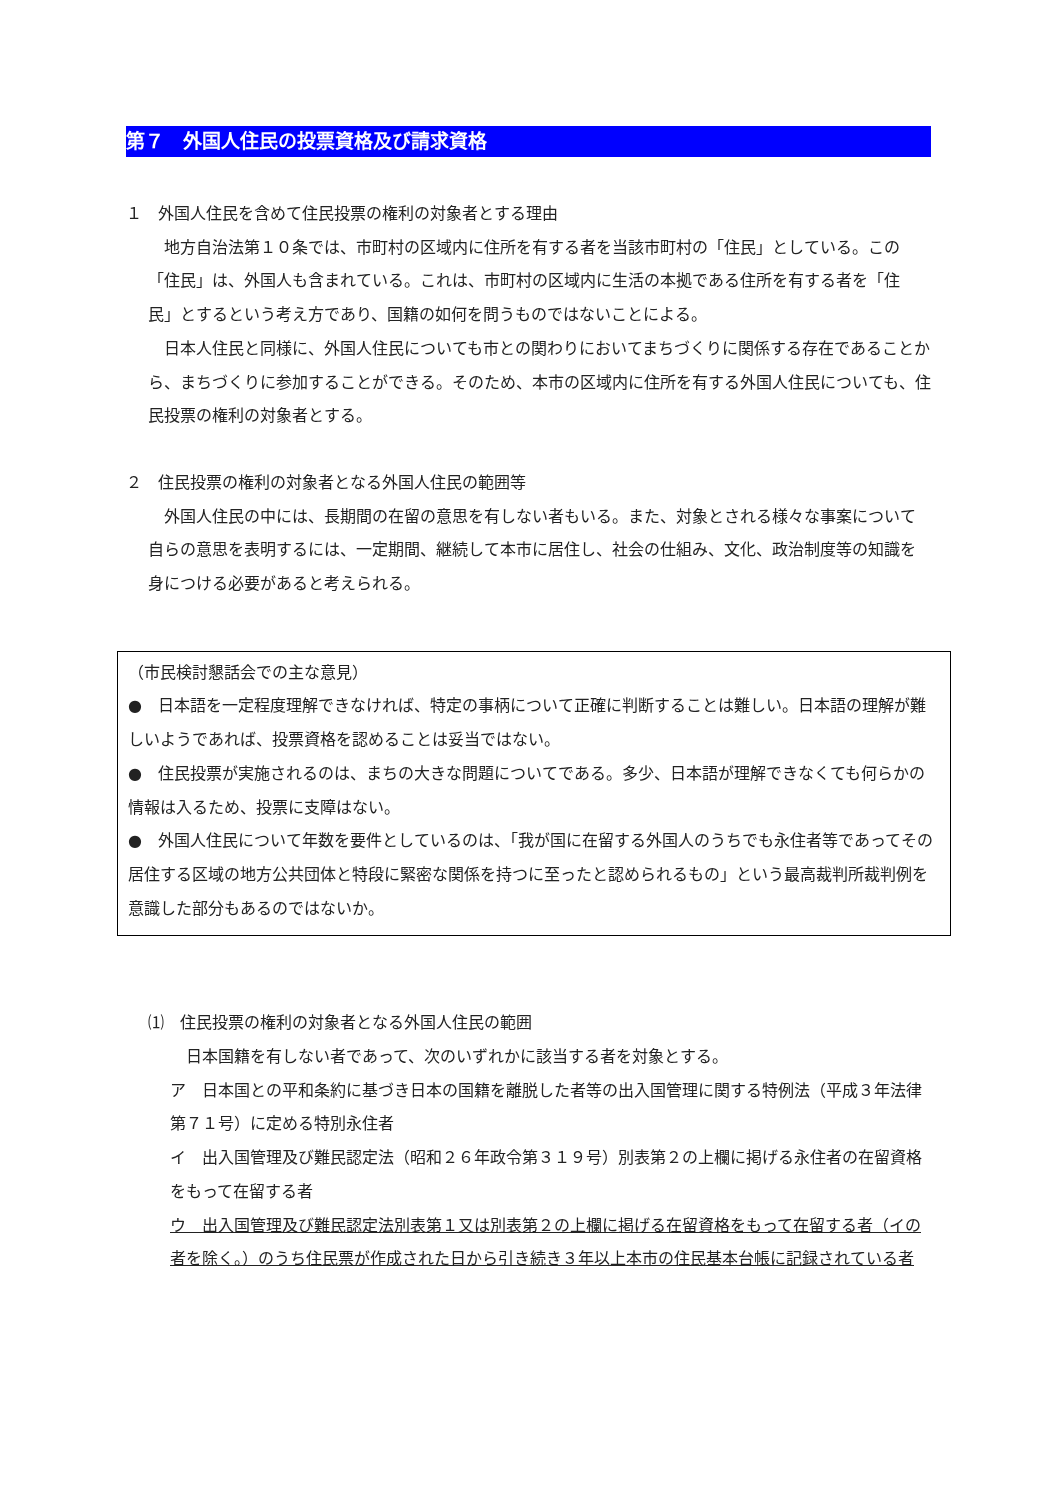第７　外国人住民の投票資格及び請求資格
１　外国人住民を含めて住民投票の権利の対象者とする理由
　地方自治法第１０条では、市町村の区域内に住所を有する者を当該市町村の「住民」としている。この「住民」は、外国人も含まれている。これは、市町村の区域内に生活の本拠である住所を有する者を「住民」とするという考え方であり、国籍の如何を問うものではないことによる。
　日本人住民と同様に、外国人住民についても市との関わりにおいてまちづくりに関係する存在であることから、まちづくりに参加することができる。そのため、本市の区域内に住所を有する外国人住民についても、住民投票の権利の対象者とする。
２　住民投票の権利の対象者となる外国人住民の範囲等
　外国人住民の中には、長期間の在留の意思を有しない者もいる。また、対象とされる様々な事案について自らの意思を表明するには、一定期間、継続して本市に居住し、社会の仕組み、文化、政治制度等の知識を身につける必要があると考えられる。
（市民検討懇話会での主な意見）
●　日本語を一定程度理解できなければ、特定の事柄について正確に判断することは難しい。日本語の理解が難しいようであれば、投票資格を認めることは妥当ではない。
●　住民投票が実施されるのは、まちの大きな問題についてである。多少、日本語が理解できなくても何らかの情報は入るため、投票に支障はない。
●　外国人住民について年数を要件としているのは、「我が国に在留する外国人のうちでも永住者等であってその居住する区域の地方公共団体と特段に緊密な関係を持つに至ったと認められるもの」という最高裁判所裁判例を意識した部分もあるのではないか。
⑴　住民投票の権利の対象者となる外国人住民の範囲
日本国籍を有しない者であって、次のいずれかに該当する者を対象とする。
ア　日本国との平和条約に基づき日本の国籍を離脱した者等の出入国管理に関する特例法（平成３年法律第７１号）に定める特別永住者
イ　出入国管理及び難民認定法（昭和２６年政令第３１９号）別表第２の上欄に掲げる永住者の在留資格をもって在留する者
ウ　出入国管理及び難民認定法別表第１又は別表第２の上欄に掲げる在留資格をもって在留する者（イの者を除く。）のうち住民票が作成された日から引き続き３年以上本市の住民基本台帳に記録されている者